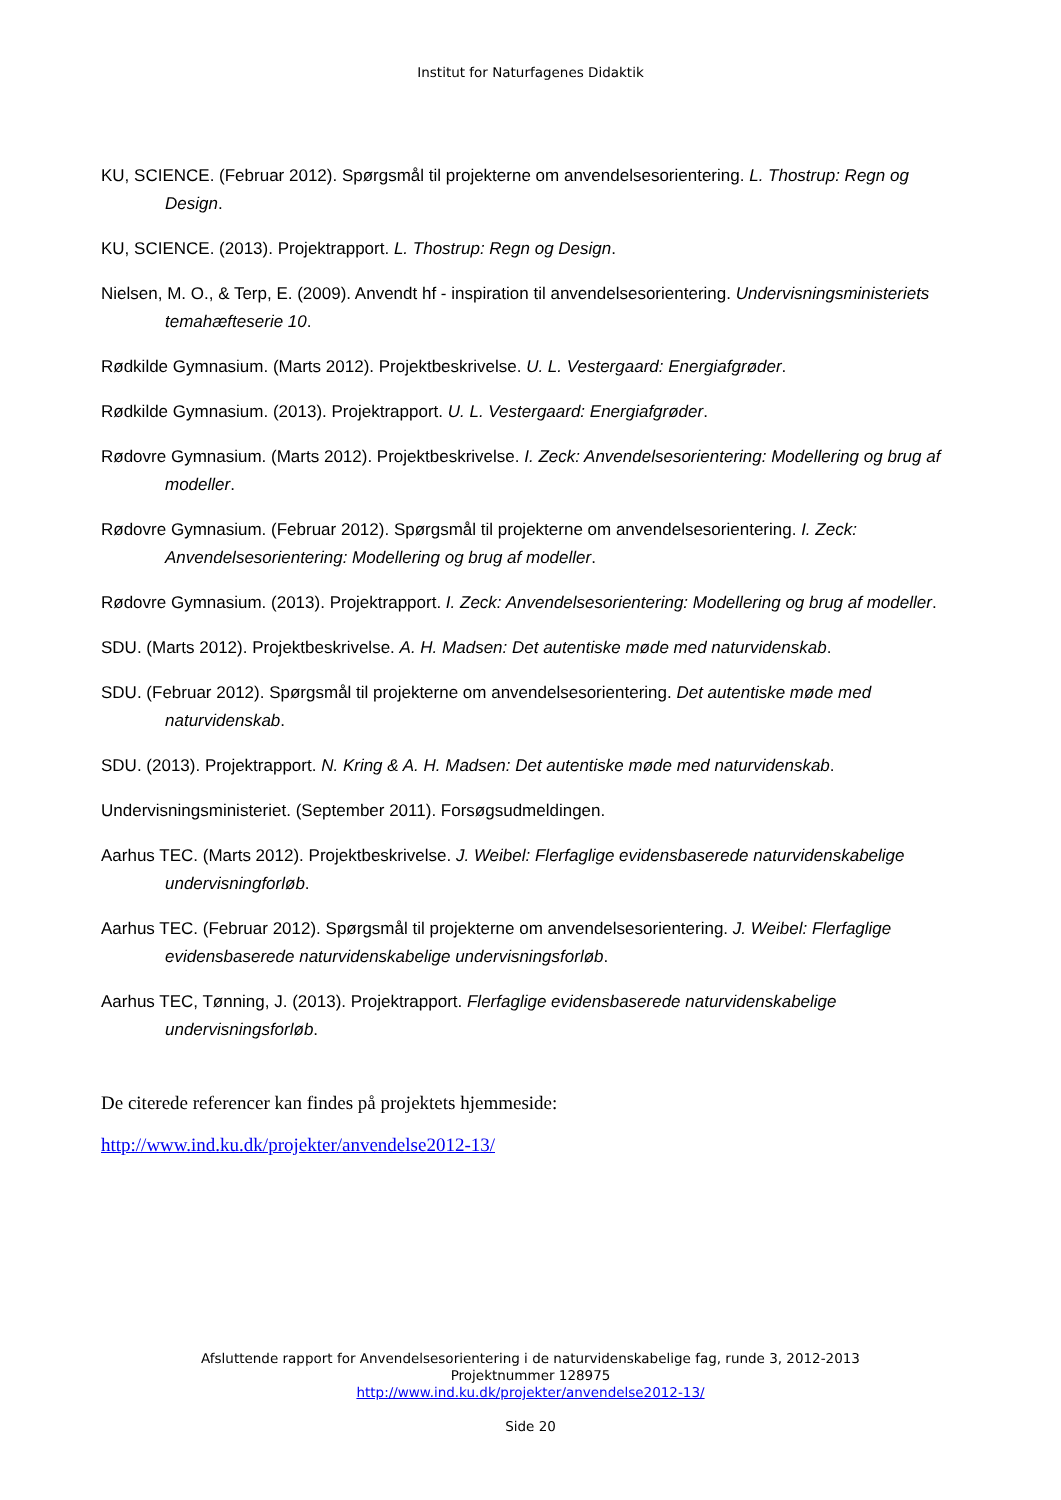Institut for Naturfagenes Didaktik
KU, SCIENCE. (Februar 2012). Spørgsmål til projekterne om anvendelsesorientering. L. Thostrup: Regn og Design.
KU, SCIENCE. (2013). Projektrapport. L. Thostrup: Regn og Design.
Nielsen, M. O., & Terp, E. (2009). Anvendt hf - inspiration til anvendelsesorientering. Undervisningsministeriets temahæfteserie 10.
Rødkilde Gymnasium. (Marts 2012). Projektbeskrivelse. U. L. Vestergaard: Energiafgrøder.
Rødkilde Gymnasium. (2013). Projektrapport. U. L. Vestergaard: Energiafgrøder.
Rødovre Gymnasium. (Marts 2012). Projektbeskrivelse. I. Zeck: Anvendelsesorientering: Modellering og brug af modeller.
Rødovre Gymnasium. (Februar 2012). Spørgsmål til projekterne om anvendelsesorientering. I. Zeck: Anvendelsesorientering: Modellering og brug af modeller.
Rødovre Gymnasium. (2013). Projektrapport. I. Zeck: Anvendelsesorientering: Modellering og brug af modeller.
SDU. (Marts 2012). Projektbeskrivelse. A. H. Madsen: Det autentiske møde med naturvidenskab.
SDU. (Februar 2012). Spørgsmål til projekterne om anvendelsesorientering. Det autentiske møde med naturvidenskab.
SDU. (2013). Projektrapport. N. Kring & A. H. Madsen: Det autentiske møde med naturvidenskab.
Undervisningsministeriet. (September 2011). Forsøgsudmeldingen.
Aarhus TEC. (Marts 2012). Projektbeskrivelse. J. Weibel: Flerfaglige evidensbaserede naturvidenskabelige undervisningforløb.
Aarhus TEC. (Februar 2012). Spørgsmål til projekterne om anvendelsesorientering. J. Weibel: Flerfaglige evidensbaserede naturvidenskabelige undervisningsforløb.
Aarhus TEC, Tønning, J. (2013). Projektrapport. Flerfaglige evidensbaserede naturvidenskabelige undervisningsforløb.
De citerede referencer kan findes på projektets hjemmeside:
http://www.ind.ku.dk/projekter/anvendelse2012-13/
Afsluttende rapport for Anvendelsesorientering i de naturvidenskabelige fag, runde 3, 2012-2013
Projektnummer 128975
http://www.ind.ku.dk/projekter/anvendelse2012-13/
Side 20